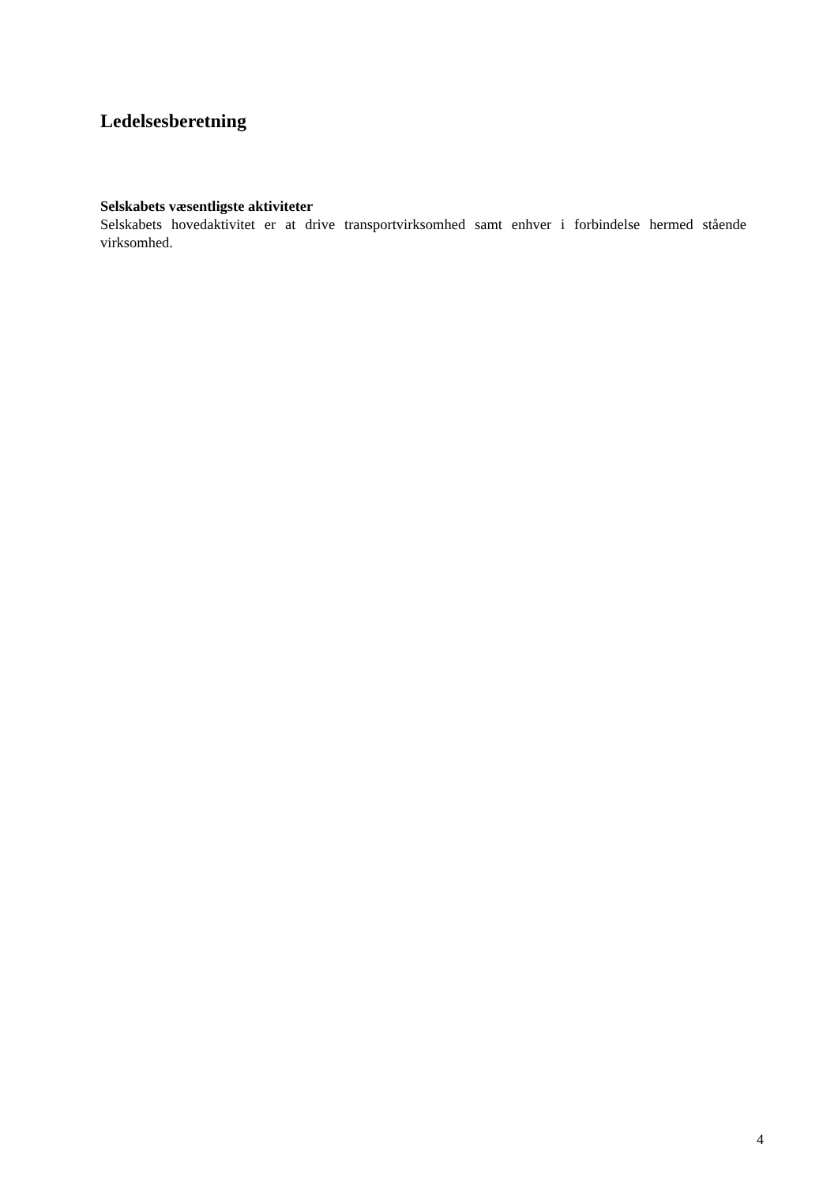Ledelsesberetning
Selskabets væsentligste aktiviteter
Selskabets hovedaktivitet er at drive transportvirksomhed samt enhver i forbindelse hermed stående virksomhed.
4